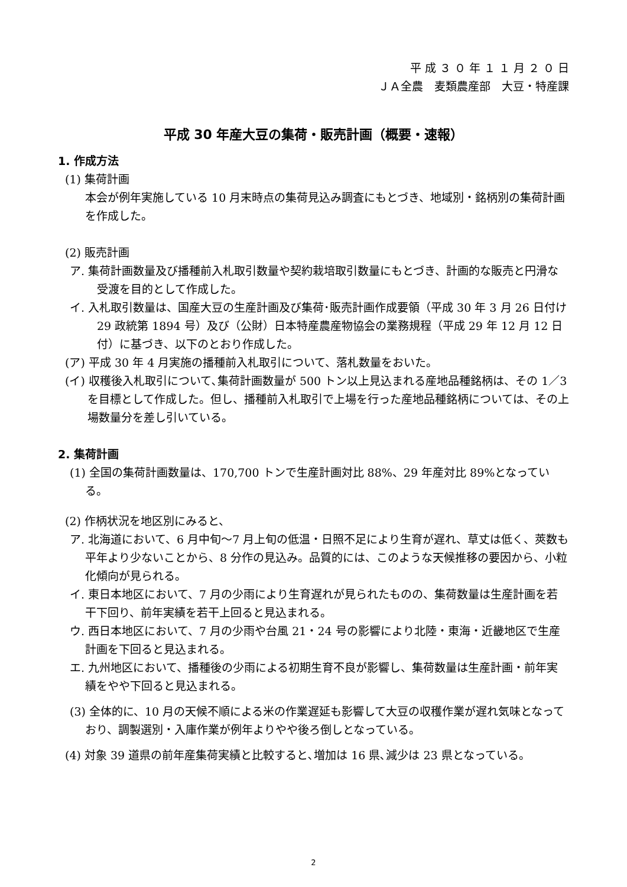平 成 ３ ０ 年 １ １ 月 ２ ０ 日
ＪＡ全農　麦類農産部　大豆・特産課
平成 30 年産大豆の集荷・販売計画（概要・速報）
1. 作成方法
(1) 集荷計画
本会が例年実施している 10 月末時点の集荷見込み調査にもとづき、地域別・銘柄別の集荷計画を作成した。
(2) 販売計画
ア. 集荷計画数量及び播種前入札取引数量や契約栽培取引数量にもとづき、計画的な販売と円滑な受渡を目的として作成した。
イ. 入札取引数量は、国産大豆の生産計画及び集荷･販売計画作成要領（平成 30 年 3 月 26 日付け 29 政統第 1894 号）及び（公財）日本特産農産物協会の業務規程（平成 29 年 12 月 12 日付）に基づき、以下のとおり作成した。
(ア) 平成 30 年 4 月実施の播種前入札取引について、落札数量をおいた。
(イ) 収穫後入札取引について､集荷計画数量が 500 トン以上見込まれる産地品種銘柄は、その 1／3 を目標として作成した。但し、播種前入札取引で上場を行った産地品種銘柄については、その上場数量分を差し引いている。
2. 集荷計画
(1) 全国の集荷計画数量は、170,700 トンで生産計画対比 88%、29 年産対比 89%となっている。
(2) 作柄状況を地区別にみると、
ア. 北海道において、6 月中旬～7 月上旬の低温・日照不足により生育が遅れ、草丈は低く、莢数も平年より少ないことから、8 分作の見込み。品質的には、このような天候推移の要因から、小粒化傾向が見られる。
イ. 東日本地区において、7 月の少雨により生育遅れが見られたものの、集荷数量は生産計画を若干下回り、前年実績を若干上回ると見込まれる。
ウ. 西日本地区において、7 月の少雨や台風 21・24 号の影響により北陸・東海・近畿地区で生産計画を下回ると見込まれる。
エ. 九州地区において、播種後の少雨による初期生育不良が影響し、集荷数量は生産計画・前年実績をやや下回ると見込まれる。
(3) 全体的に、10 月の天候不順による米の作業遅延も影響して大豆の収穫作業が遅れ気味となっており、調製選別・入庫作業が例年よりやや後ろ倒しとなっている。
(4) 対象 39 道県の前年産集荷実績と比較すると､増加は 16 県､減少は 23 県となっている。
2